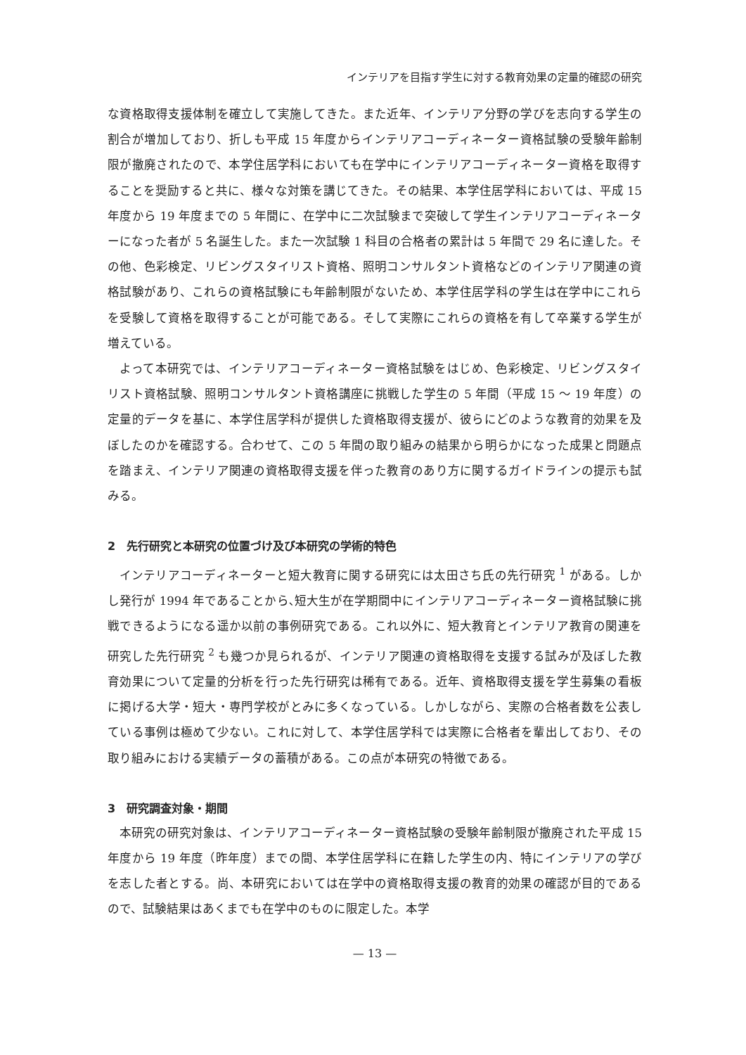インテリアを目指す学生に対する教育効果の定量的確認の研究
な資格取得支援体制を確立して実施してきた。また近年、インテリア分野の学びを志向する学生の割合が増加しており、折しも平成 15 年度からインテリアコーディネーター資格試験の受験年齢制限が撤廃されたので、本学住居学科においても在学中にインテリアコーディネーター資格を取得することを奨励すると共に、様々な対策を講じてきた。その結果、本学住居学科においては、平成 15 年度から 19 年度までの 5 年間に、在学中に二次試験まで突破して学生インテリアコーディネーターになった者が 5 名誕生した。また一次試験 1 科目の合格者の累計は 5 年間で 29 名に達した。その他、色彩検定、リビングスタイリスト資格、照明コンサルタント資格などのインテリア関連の資格試験があり、これらの資格試験にも年齢制限がないため、本学住居学科の学生は在学中にこれらを受験して資格を取得することが可能である。そして実際にこれらの資格を有して卒業する学生が増えている。
よって本研究では、インテリアコーディネーター資格試験をはじめ、色彩検定、リビングスタイリスト資格試験、照明コンサルタント資格講座に挑戦した学生の 5 年間（平成 15 ～ 19 年度）の定量的データを基に、本学住居学科が提供した資格取得支援が、彼らにどのような教育的効果を及ぼしたのかを確認する。合わせて、この 5 年間の取り組みの結果から明らかになった成果と問題点を踏まえ、インテリア関連の資格取得支援を伴った教育のあり方に関するガイドラインの提示も試みる。
2　先行研究と本研究の位置づけ及び本研究の学術的特色
インテリアコーディネーターと短大教育に関する研究には太田さち氏の先行研究 <sup>1</sup> がある。しかし発行が 1994 年であることから､短大生が在学期間中にインテリアコーディネーター資格試験に挑戦できるようになる遥か以前の事例研究である。これ以外に、短大教育とインテリア教育の関連を研究した先行研究 <sup>2</sup> も幾つか見られるが、インテリア関連の資格取得を支援する試みが及ぼした教育効果について定量的分析を行った先行研究は稀有である。近年、資格取得支援を学生募集の看板に掲げる大学・短大・専門学校がとみに多くなっている。しかしながら、実際の合格者数を公表している事例は極めて少ない。これに対して、本学住居学科では実際に合格者を輩出しており、その取り組みにおける実績データの蓄積がある。この点が本研究の特徴である。
3　研究調査対象・期間
本研究の研究対象は、インテリアコーディネーター資格試験の受験年齢制限が撤廃された平成 15 年度から 19 年度（昨年度）までの間、本学住居学科に在籍した学生の内、特にインテリアの学びを志した者とする。尚、本研究においては在学中の資格取得支援の教育的効果の確認が目的であるので、試験結果はあくまでも在学中のものに限定した。本学
— 13 —